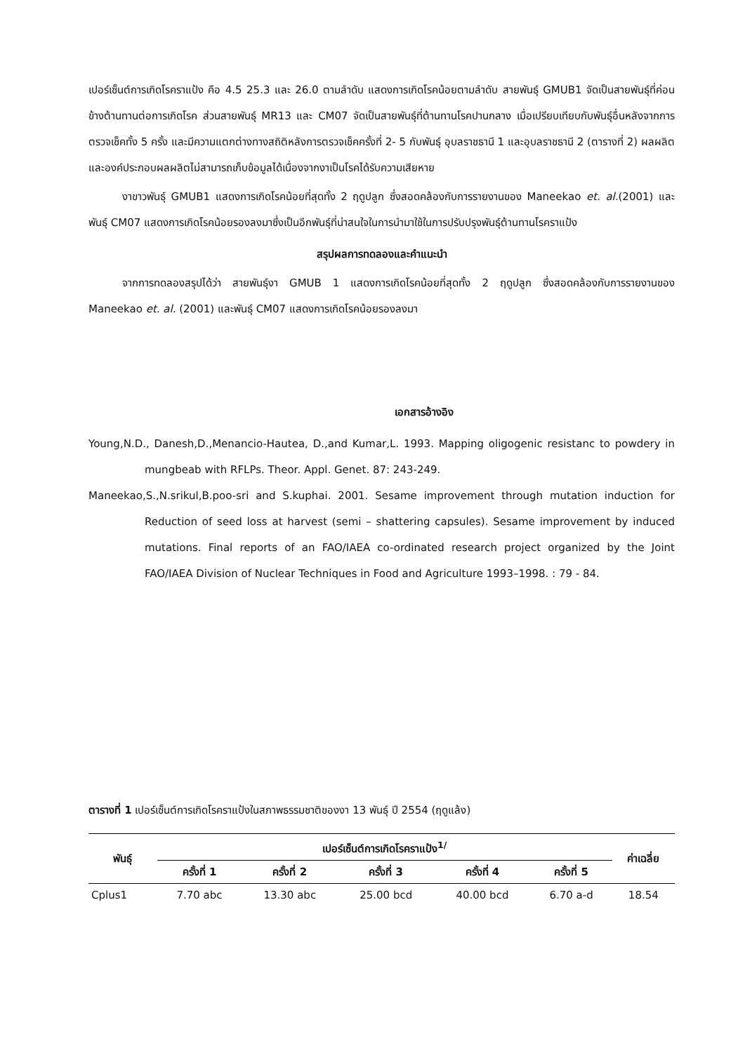เปอร์เซ็นต์การเกิดโรคราแป้ง คือ 4.5 25.3 และ 26.0 ตามลำดับ แสดงการเกิดโรคน้อยตามลำดับ สายพันธุ์ GMUB1 จัดเป็นสายพันธุ์ที่ค่อนข้างต้านทานต่อการเกิดโรค ส่วนสายพันธุ์ MR13 และ CM07 จัดเป็นสายพันธุ์ที่ต้านทานโรคปานกลาง เมื่อเปรียบเทียบกับพันธุ์อื่นหลังจากการตรวจเช็คทั้ง 5 ครั้ง และมีความแตกต่างทางสถิติหลังการตรวจเช็คครั้งที่ 2- 5 กับพันธุ์ อุบลราชธานี 1 และอุบลราชธานี 2 (ตารางที่ 2) ผลผลิตและองค์ประกอบผลผลิตไม่สามารถเก็บข้อมูลได้เนื่องจากงาเป็นโรคได้รับความเสียหาย
งาขาวพันธุ์ GMUB1 แสดงการเกิดโรคน้อยที่สุดทั้ง 2 ฤดูปลูก ซึ่งสอดคล้องกับการรายงานของ Maneekao et. al.(2001) และ พันธุ์ CM07 แสดงการเกิดโรคน้อยรองลงมาซึ่งเป็นอีกพันธุ์ที่น่าสนใจในการนำมาใช้ในการปรับปรุงพันธุ์ต้านทานโรคราแป้ง
สรุปผลการทดลองและคำแนะนำ
จากการทดลองสรุปได้ว่า สายพันธุ์งา GMUB 1 แสดงการเกิดโรคน้อยที่สุดทั้ง 2 ฤดูปลูก ซึ่งสอดคล้องกับการรายงานของ Maneekao et. al. (2001) และพันธุ์ CM07 แสดงการเกิดโรคน้อยรองลงมา
เอกสารอ้างอิง
Young,N.D., Danesh,D.,Menancio-Hautea, D.,and Kumar,L. 1993. Mapping oligogenic resistanc to powdery in mungbeab with RFLPs. Theor. Appl. Genet. 87: 243-249.
Maneekao,S.,N.srikul,B.poo-sri and S.kuphai. 2001. Sesame improvement through mutation induction for Reduction of seed loss at harvest (semi – shattering capsules). Sesame improvement by induced mutations. Final reports of an FAO/IAEA co-ordinated research project organized by the Joint FAO/IAEA Division of Nuclear Techniques in Food and Agriculture 1993–1998. : 79 - 84.
ตารางที่ 1 เปอร์เซ็นต์การเกิดโรคราแป้งในสภาพธรรมชาติของงา 13 พันธุ์ ปี 2554 (ฤดูแล้ง)
| พันธุ์ | เปอร์เซ็นต์การเกิดโรคราแป้ง<sup>1/</sup> | | | | | ค่าเฉลี่ย |
| --- | --- | --- | --- | --- | --- | --- |
| | ครั้งที่ 1 | ครั้งที่ 2 | ครั้งที่ 3 | ครั้งที่ 4 | ครั้งที่ 5 | |
| Cplus1 | 7.70 abc | 13.30 abc | 25.00 bcd | 40.00 bcd | 6.70 a-d | 18.54 |